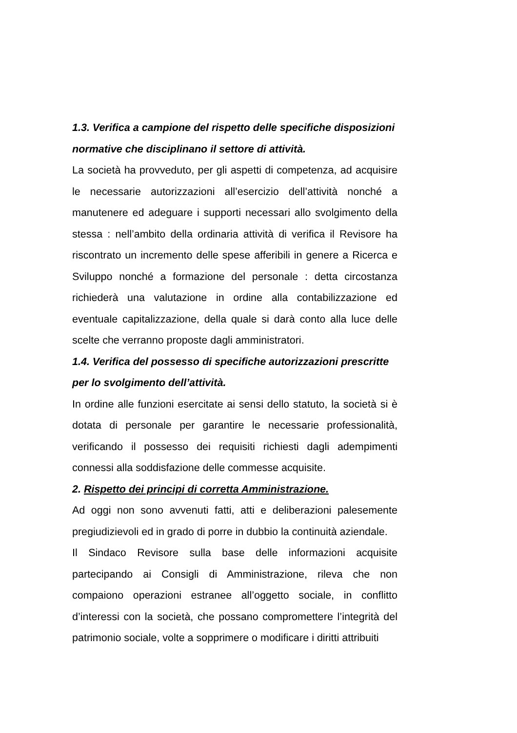1.3. Verifica a campione del rispetto delle specifiche disposizioni normative che disciplinano il settore di attività.
La società ha provveduto, per gli aspetti di competenza, ad acquisire le necessarie autorizzazioni all’esercizio dell’attività nonché a manutenere ed adeguare i supporti necessari allo svolgimento della stessa : nell’ambito della ordinaria attività di verifica il Revisore ha riscontrato un incremento delle spese afferibili in genere a Ricerca e Sviluppo nonché a formazione del personale : detta circostanza richiederà una valutazione in ordine alla contabilizzazione ed eventuale capitalizzazione, della quale si darà conto alla luce delle scelte che verranno proposte dagli amministratori.
1.4. Verifica del possesso di specifiche autorizzazioni prescritte per lo svolgimento dell’attività.
In ordine alle funzioni esercitate ai sensi dello statuto, la società si è dotata di personale per garantire le necessarie professionalità, verificando il possesso dei requisiti richiesti dagli adempimenti connessi alla soddisfazione delle commesse acquisite.
2. Rispetto dei principi di corretta Amministrazione.
Ad oggi non sono avvenuti fatti, atti e deliberazioni palesemente pregiudizievoli ed in grado di porre in dubbio la continuità aziendale.
Il Sindaco Revisore sulla base delle informazioni acquisite partecipando ai Consigli di Amministrazione, rileva che non compaiono operazioni estranee all’oggetto sociale, in conflitto d’interessi con la società, che possano compromettere l’integrità del patrimonio sociale, volte a sopprimere o modificare i diritti attribuiti